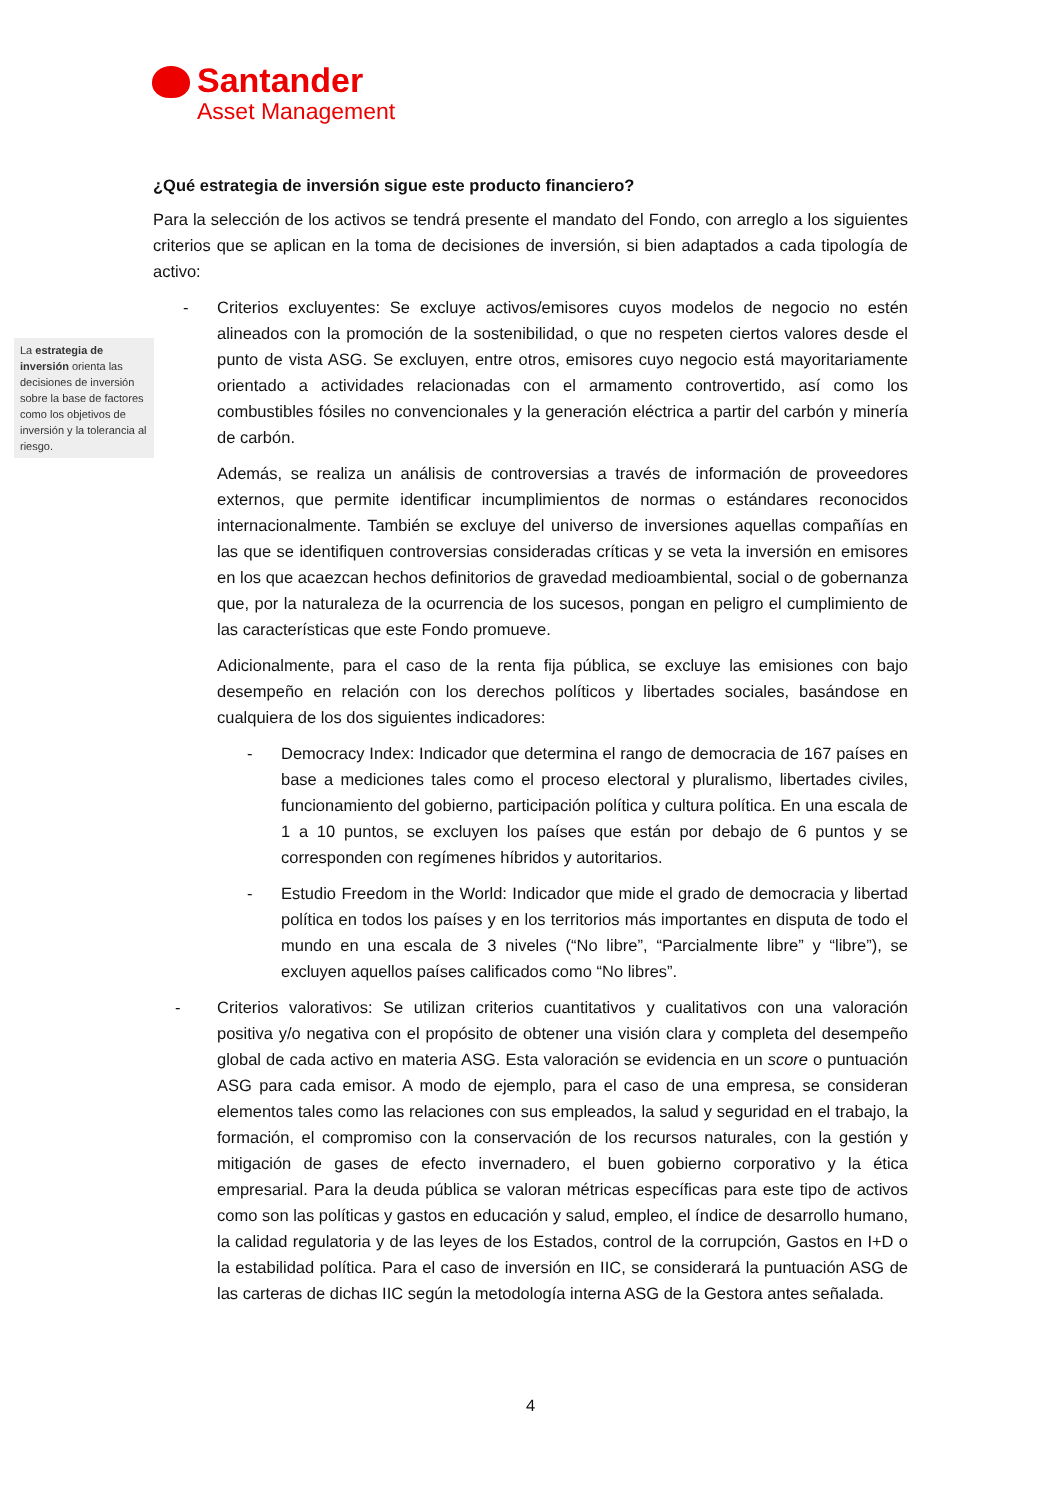Santander
Asset Management
La estrategia de inversión orienta las decisiones de inversión sobre la base de factores como los objetivos de inversión y la tolerancia al riesgo.
¿Qué estrategia de inversión sigue este producto financiero?
Para la selección de los activos se tendrá presente el mandato del Fondo, con arreglo a los siguientes criterios que se aplican en la toma de decisiones de inversión, si bien adaptados a cada tipología de activo:
- Criterios excluyentes: Se excluye activos/emisores cuyos modelos de negocio no estén alineados con la promoción de la sostenibilidad, o que no respeten ciertos valores desde el punto de vista ASG. Se excluyen, entre otros, emisores cuyo negocio está mayoritariamente orientado a actividades relacionadas con el armamento controvertido, así como los combustibles fósiles no convencionales y la generación eléctrica a partir del carbón y minería de carbón.
Además, se realiza un análisis de controversias a través de información de proveedores externos, que permite identificar incumplimientos de normas o estándares reconocidos internacionalmente. También se excluye del universo de inversiones aquellas compañías en las que se identifiquen controversias consideradas críticas y se veta la inversión en emisores en los que acaezcan hechos definitorios de gravedad medioambiental, social o de gobernanza que, por la naturaleza de la ocurrencia de los sucesos, pongan en peligro el cumplimiento de las características que este Fondo promueve.
Adicionalmente, para el caso de la renta fija pública, se excluye las emisiones con bajo desempeño en relación con los derechos políticos y libertades sociales, basándose en cualquiera de los dos siguientes indicadores:
- Democracy Index: Indicador que determina el rango de democracia de 167 países en base a mediciones tales como el proceso electoral y pluralismo, libertades civiles, funcionamiento del gobierno, participación política y cultura política. En una escala de 1 a 10 puntos, se excluyen los países que están por debajo de 6 puntos y se corresponden con regímenes híbridos y autoritarios.
- Estudio Freedom in the World: Indicador que mide el grado de democracia y libertad política en todos los países y en los territorios más importantes en disputa de todo el mundo en una escala de 3 niveles (“No libre”, “Parcialmente libre” y “libre”), se excluyen aquellos países calificados como “No libres”.
- Criterios valorativos: Se utilizan criterios cuantitativos y cualitativos con una valoración positiva y/o negativa con el propósito de obtener una visión clara y completa del desempeño global de cada activo en materia ASG. Esta valoración se evidencia en un score o puntuación ASG para cada emisor. A modo de ejemplo, para el caso de una empresa, se consideran elementos tales como las relaciones con sus empleados, la salud y seguridad en el trabajo, la formación, el compromiso con la conservación de los recursos naturales, con la gestión y mitigación de gases de efecto invernadero, el buen gobierno corporativo y la ética empresarial. Para la deuda pública se valoran métricas específicas para este tipo de activos como son las políticas y gastos en educación y salud, empleo, el índice de desarrollo humano, la calidad regulatoria y de las leyes de los Estados, control de la corrupción, Gastos en I+D o la estabilidad política. Para el caso de inversión en IIC, se considerará la puntuación ASG de las carteras de dichas IIC según la metodología interna ASG de la Gestora antes señalada.
4